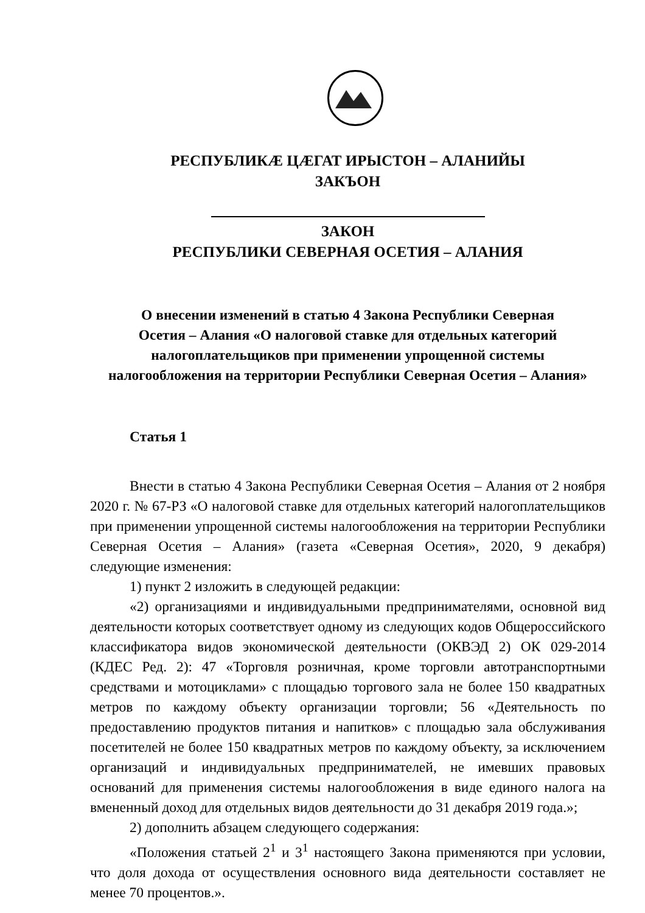РЕСПУБЛИКÆ ЦÆГАТ ИРЫСТОН – АЛАНИЙЫ
ЗАКЪОН
ЗАКОН
РЕСПУБЛИКИ СЕВЕРНАЯ ОСЕТИЯ – АЛАНИЯ
О внесении изменений в статью 4 Закона Республики Северная
Осетия – Алания «О налоговой ставке для отдельных категорий
налогоплательщиков при применении упрощенной системы
налогообложения на территории Республики Северная Осетия – Алания»
Статья 1
Внести в статью 4 Закона Республики Северная Осетия – Алания от 2 ноября 2020 г. № 67-РЗ «О налоговой ставке для отдельных категорий налогоплательщиков при применении упрощенной системы налогообложения на территории Республики Северная Осетия – Алания» (газета «Северная Осетия», 2020, 9 декабря) следующие изменения:
1) пункт 2 изложить в следующей редакции:
«2) организациями и индивидуальными предпринимателями, основной вид деятельности которых соответствует одному из следующих кодов Общероссийского классификатора видов экономической деятельности (ОКВЭД 2) ОК 029-2014 (КДЕС Ред. 2): 47 «Торговля розничная, кроме торговли автотранспортными средствами и мотоциклами» с площадью торгового зала не более 150 квадратных метров по каждому объекту организации торговли; 56 «Деятельность по предоставлению продуктов питания и напитков» с площадью зала обслуживания посетителей не более 150 квадратных метров по каждому объекту, за исключением организаций и индивидуальных предпринимателей, не имевших правовых оснований для применения системы налогообложения в виде единого налога на вмененный доход для отдельных видов деятельности до 31 декабря 2019 года.»;
2) дополнить абзацем следующего содержания:
«Положения статьей 2<sup>1</sup> и 3<sup>1</sup> настоящего Закона применяются при условии, что доля дохода от осуществления основного вида деятельности составляет не менее 70 процентов.».